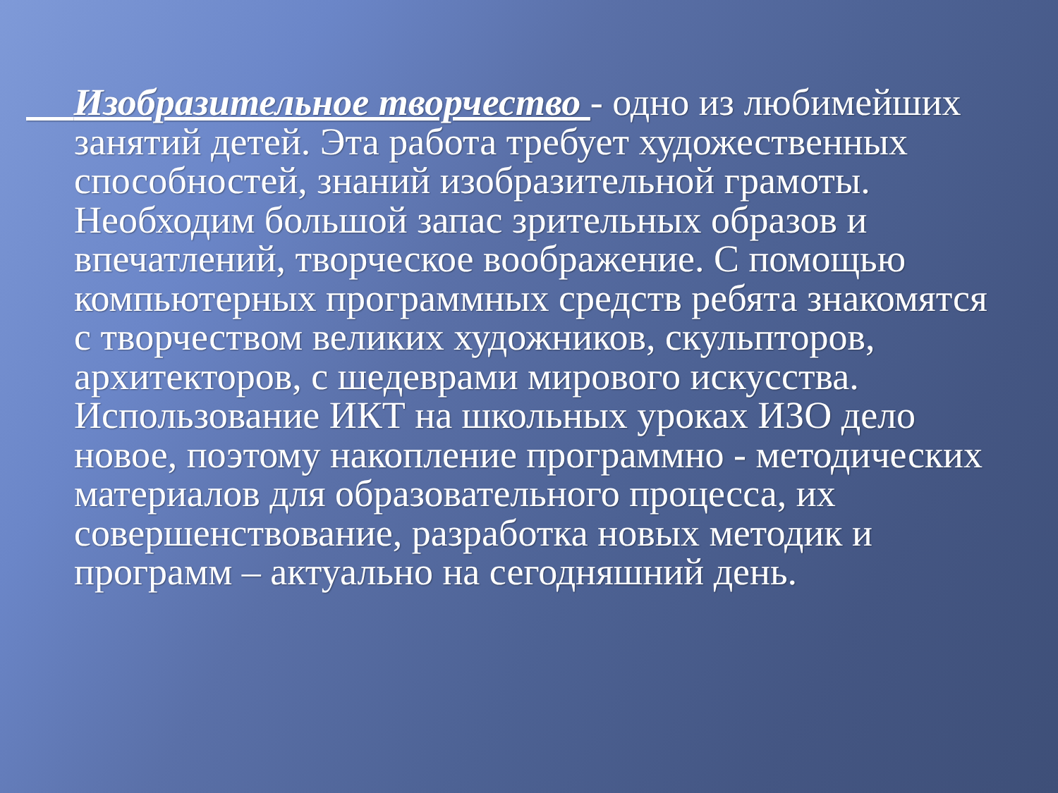Изобразительное творчество - одно из любимейших занятий детей. Эта работа требует художественных способностей, знаний изобразительной грамоты. Необходим большой запас зрительных образов и впечатлений, творческое воображение. С помощью компьютерных программных средств ребята знакомятся с творчеством великих художников, скульпторов, архитекторов, с шедеврами мирового искусства. Использование ИКТ на школьных уроках ИЗО дело новое, поэтому накопление программно - методических материалов для образовательного процесса, их совершенствование, разработка новых методик и программ – актуально на сегодняшний день.